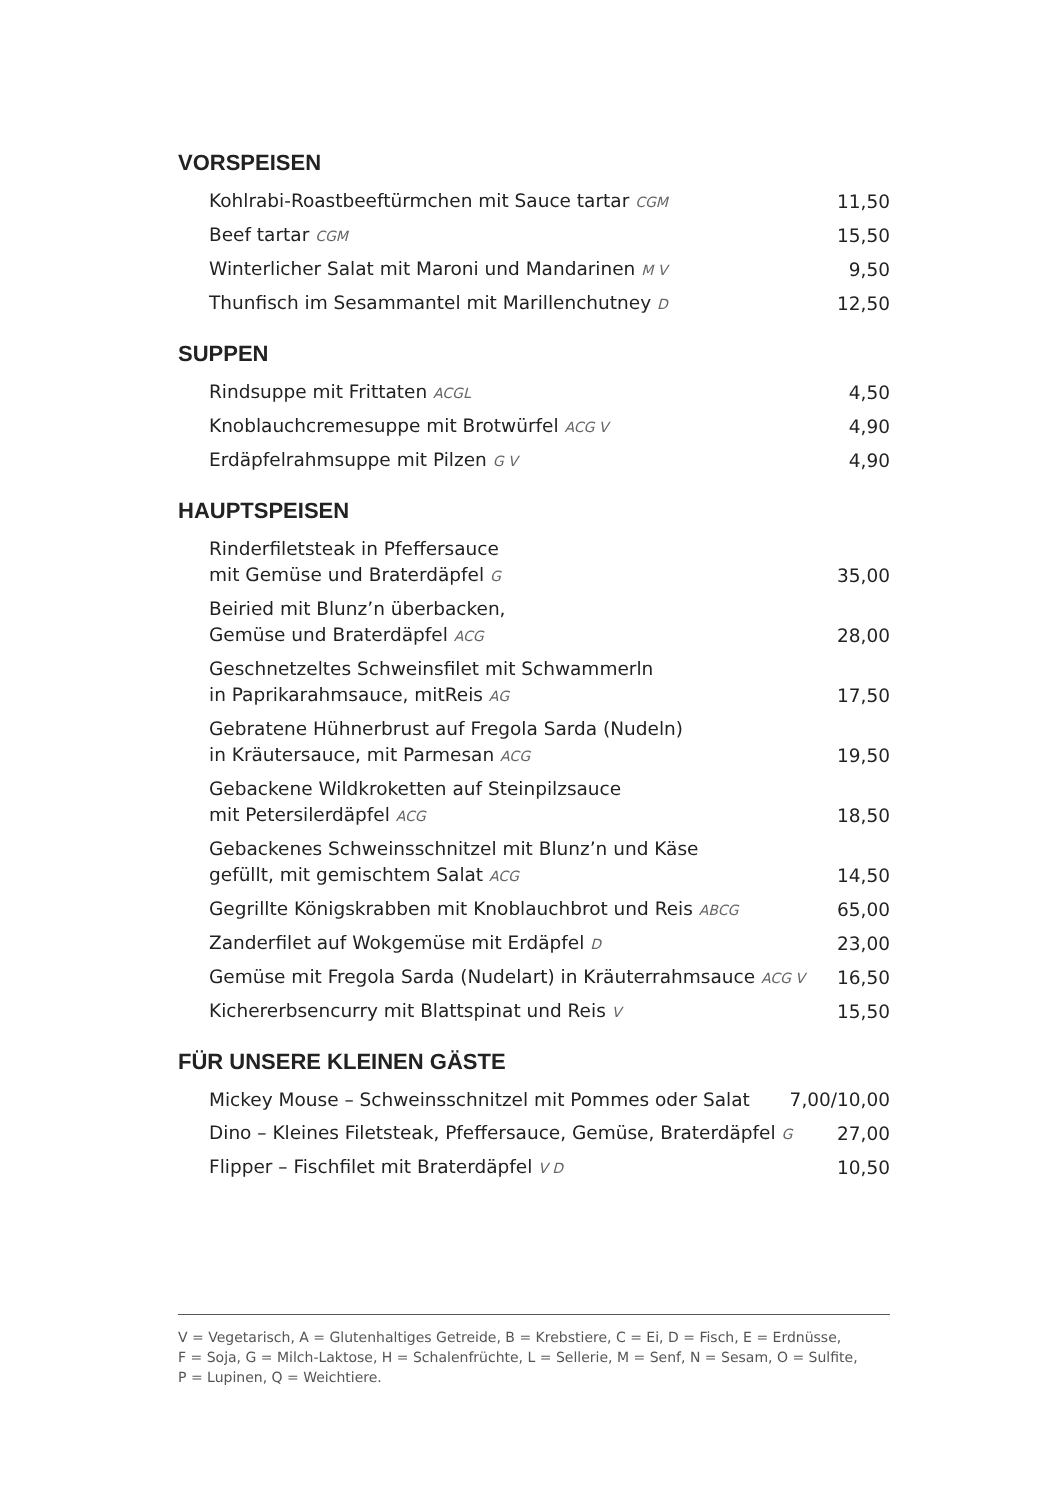VORSPEISEN
Kohlrabi-Roastbeeftürmchen mit Sauce tartar CGM 11,50
Beef tartar CGM 15,50
Winterlicher Salat mit Maroni und Mandarinen M V 9,50
Thunfisch im Sesammantel mit Marillenchutney D 12,50
SUPPEN
Rindsuppe mit Frittaten ACGL 4,50
Knoblauchcremesuppe mit Brotwürfel ACG V 4,90
Erdäpfelrahmsuppe mit Pilzen G V 4,90
HAUPTSPEISEN
Rinderfiletsteak in Pfeffersauce
mit Gemüse und Braterdäpfel G 35,00
Beiried mit Blunz’n überbacken,
Gemüse und Braterdäpfel ACG 28,00
Geschnetzeltes Schweinsfilet mit Schwammerln
in Paprikarahmsauce, mitReis AG 17,50
Gebratene Hühnerbrust auf Fregola Sarda (Nudeln)
in Kräutersauce, mit Parmesan ACG 19,50
Gebackene Wildkroketten auf Steinpilzsauce
mit Petersilerdäpfel ACG 18,50
Gebackenes Schweinsschnitzel mit Blunz’n und Käse
gefüllt, mit gemischtem Salat ACG 14,50
Gegrillte Königskrabben mit Knoblauchbrot und Reis ABCG 65,00
Zanderfilet auf Wokgemüse mit Erdäpfel D 23,00
Gemüse mit Fregola Sarda (Nudelart) in Kräuterrahmsauce ACG V 16,50
Kichererbsencurry mit Blattspinat und Reis V 15,50
FÜR UNSERE KLEINEN GÄSTE
Mickey Mouse – Schweinsschnitzel mit Pommes oder Salat 7,00/10,00
Dino – Kleines Filetsteak, Pfeffersauce, Gemüse, Braterdäpfel G 27,00
Flipper – Fischfilet mit Braterdäpfel V D 10,50
V = Vegetarisch, A = Glutenhaltiges Getreide, B = Krebstiere, C = Ei, D = Fisch, E = Erdnüsse,
F = Soja, G = Milch-Laktose, H = Schalenfrüchte, L = Sellerie, M = Senf, N = Sesam, O = Sulfite,
P = Lupinen, Q = Weichtiere.